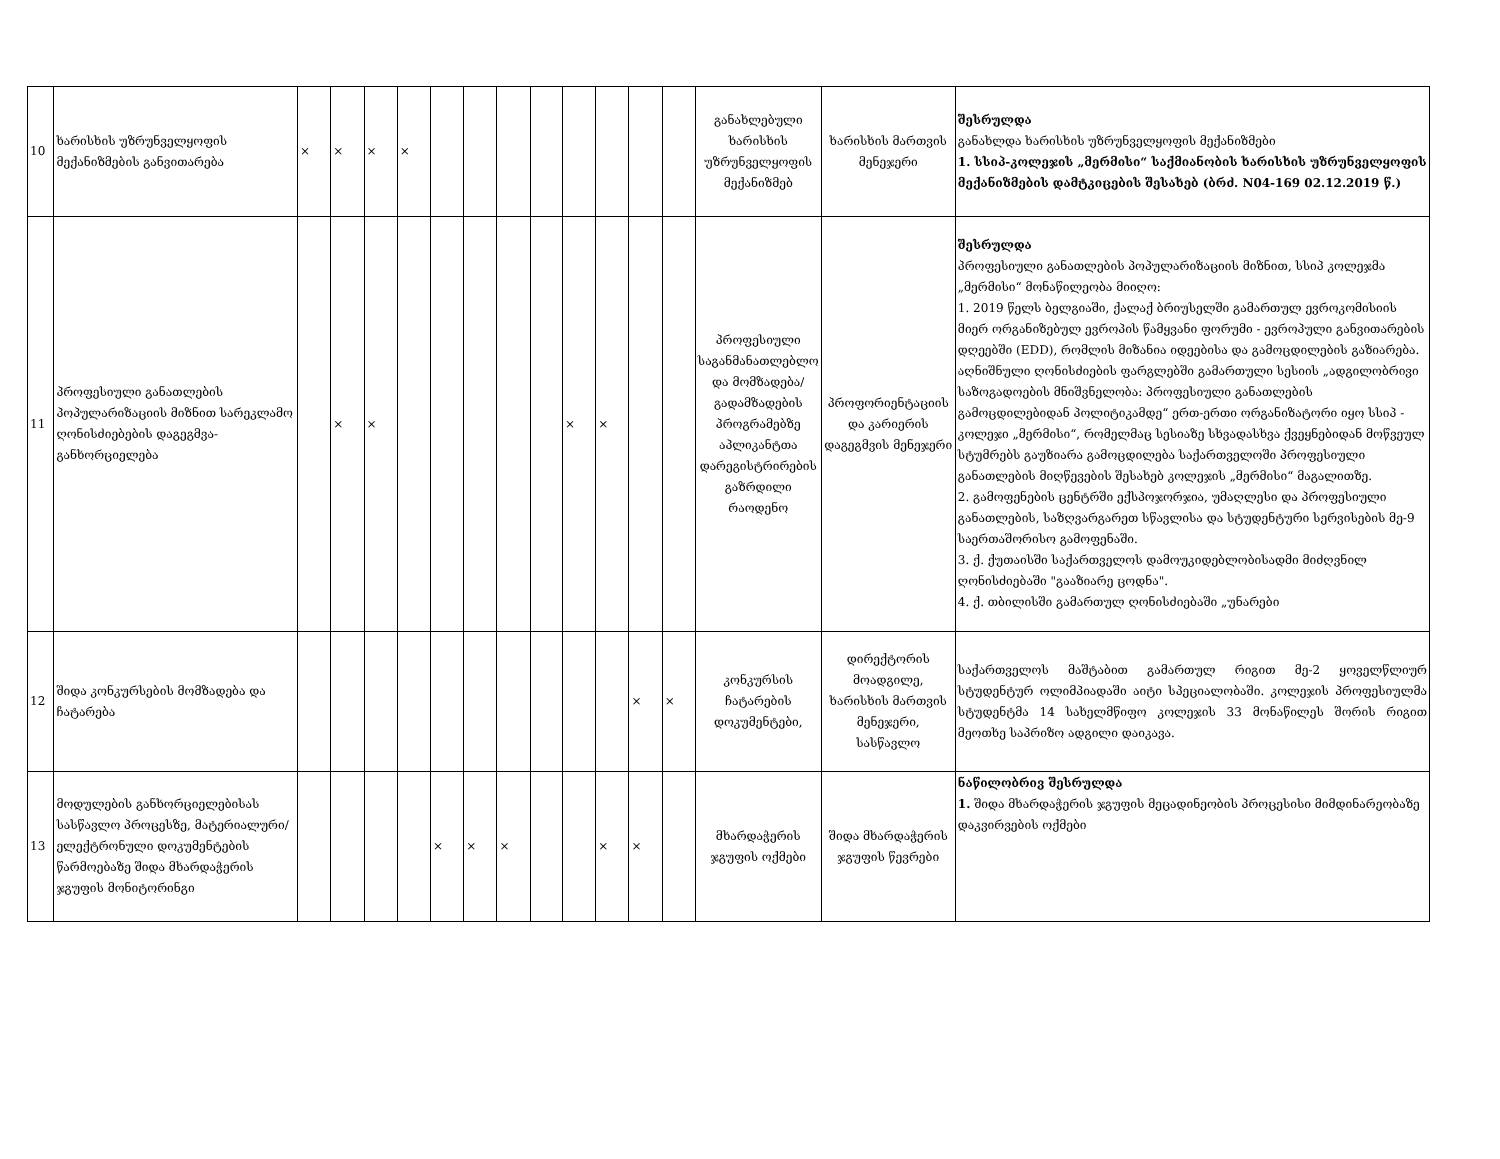| 10 | ხარისხის უზრუნველყოფის მექანიზმების განვითარება | × | × | × | × | | | | | | | | | განახლებული ხარისხის უზრუნველყოფის მექანიზმებ | ხარისხის მართვის მენეჯერი | შესრულდა განახლდა ხარისხის უზრუნველყოფის მექანიზმები 1. სსიპ-კოლეჯის „მერმისი“ საქმიანობის ხარისხის უზრუნველყოფის მექანიზმების დამტკიცების შესახებ (ბრძ. N04-169 02.12.2019 წ.) |
| 11 | პროფესიული განათლების პოპულარიზაციის მიზნით სარეკლამო ღონისძიებების დაგეგმვა-განხორციელება | | × | × | | | | | | × | × | | | პროფესიული საგანმანათლებლო და მომზადება/ გადამზადების პროგრამებზე აპლიკანტთა დარეგისტრირების გაზრდილი რაოდენო | პროფორიენტაციის და კარიერის დაგეგმვის მენეჯერი | შესრულდა პროფესიული განათლების პოპულარიზაციის მიზნით, სსიპ კოლეჯმა „მერმისი“ მონაწილეობა მიიღო: 1. 2019 წელს ბელგიაში, ქალაქ ბრიუსელში გამართულ ევროკომისიის მიერ ორგანიზებულ ევროპის წამყვანი ფორუმი - ევროპული განვითარების დღეებში (EDD), რომლის მიზანია იდეებისა და გამოცდილების გაზიარება. აღნიშნული ღონისძიების ფარგლებში გამართული სესიის „ადგილობრივი საზოგადოების მნიშვნელობა: პროფესიული განათლების გამოცდილებიდან პოლიტიკამდე“ ერთ-ერთი ორგანიზატორი იყო სსიპ - კოლეჯი „მერმისი“, რომელმაც სესიაზე სხვადასხვა ქვეყნებიდან მოწვეულ სტუმრებს გაუზიარა გამოცდილება საქართველოში პროფესიული განათლების მიღწევების შესახებ კოლეჯის „მერმისი“ მაგალითზე. 2. გამოფენების ცენტრში ექსპოჯორჯია, უმაღლესი და პროფესიული განათლების, საზღვარგარეთ სწავლისა და სტუდენტური სერვისების მე-9 საერთაშორისო გამოფენაში. 3. ქ. ქუთაისში საქართველოს დამოუკიდებლობისადმი მიძღვნილ ღონისძიებაში "გააზიარე ცოდნა". 4. ქ. თბილისში გამართულ ღონისძიებაში „უნარები |
| 12 | შიდა კონკურსების მომზადება და ჩატარება | | | | | | | | | | | × | × | კონკურსის ჩატარების დოკუმენტები, | დირექტორის მოადგილე, ხარისხის მართვის მენეჯერი, სასწავლო | საქართველოს მაშტაბით გამართულ რიგით მე-2 ყოველწლიურ სტუდენტურ ოლიმპიადაში აიტი სპეციალობაში. კოლეჯის პროფესიულმა სტუდენტმა 14 სახელმწიფო კოლეჯის 33 მონაწილეს შორის რიგით მეოთხე საპრიზო ადგილი დაიკავა. |
| 13 | მოდულების განხორციელებისას სასწავლო პროცესზე, მატერიალური/ელექტრონული დოკუმენტების წარმოებაზე შიდა მხარდაჭერის ჯგუფის მონიტორინგი | | | | | × | × | × | | | × | × | | მხარდაჭერის ჯგუფის ოქმები | შიდა მხარდაჭერის ჯგუფის წევრები | ნაწილობრივ შესრულდა 1. შიდა მხარდაჭერის ჯგუფის მეცადინეობის პროცესისი მიმდინარეობაზე დაკვირვების ოქმები |